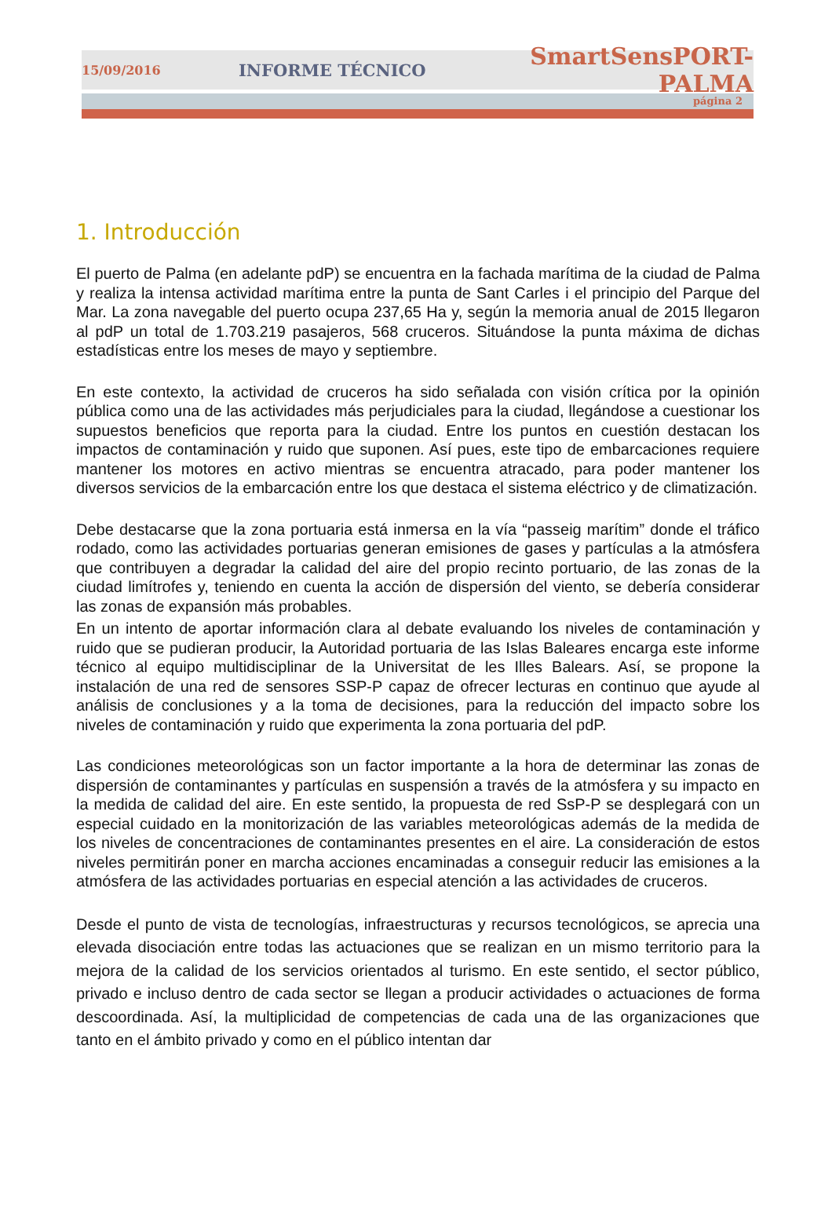15/09/2016 INFORME TÉCNICO SmartSensPORT-PALMA
página 2
1. Introducción
El puerto de Palma (en adelante pdP) se encuentra en la fachada marítima de la ciudad de Palma y realiza la intensa actividad marítima entre la punta de Sant Carles i el principio del Parque del Mar. La zona navegable del puerto ocupa 237,65 Ha y, según la memoria anual de 2015 llegaron al pdP un total de 1.703.219 pasajeros, 568 cruceros. Situándose la punta máxima de dichas estadísticas entre los meses de mayo y septiembre.
En este contexto, la actividad de cruceros ha sido señalada con visión crítica por la opinión pública como una de las actividades más perjudiciales para la ciudad, llegándose a cuestionar los supuestos beneficios que reporta para la ciudad. Entre los puntos en cuestión destacan los impactos de contaminación y ruido que suponen. Así pues, este tipo de embarcaciones requiere mantener los motores en activo mientras se encuentra atracado, para poder mantener los diversos servicios de la embarcación entre los que destaca el sistema eléctrico y de climatización.
Debe destacarse que la zona portuaria está inmersa en la vía “passeig marítim” donde el tráfico rodado, como las actividades portuarias generan emisiones de gases y partículas a la atmósfera que contribuyen a degradar la calidad del aire del propio recinto portuario, de las zonas de la ciudad limítrofes y, teniendo en cuenta la acción de dispersión del viento, se debería considerar las zonas de expansión más probables.
En un intento de aportar información clara al debate evaluando los niveles de contaminación y ruido que se pudieran producir, la Autoridad portuaria de las Islas Baleares encarga este informe técnico al equipo multidisciplinar de la Universitat de les Illes Balears. Así, se propone la instalación de una red de sensores SSP-P capaz de ofrecer lecturas en continuo que ayude al análisis de conclusiones y a la toma de decisiones, para la reducción del impacto sobre los niveles de contaminación y ruido que experimenta la zona portuaria del pdP.
Las condiciones meteorológicas son un factor importante a la hora de determinar las zonas de dispersión de contaminantes y partículas en suspensión a través de la atmósfera y su impacto en la medida de calidad del aire. En este sentido, la propuesta de red SsP-P se desplegará con un especial cuidado en la monitorización de las variables meteorológicas además de la medida de los niveles de concentraciones de contaminantes presentes en el aire. La consideración de estos niveles permitirán poner en marcha acciones encaminadas a conseguir reducir las emisiones a la atmósfera de las actividades portuarias en especial atención a las actividades de cruceros.
Desde el punto de vista de tecnologías, infraestructuras y recursos tecnológicos, se aprecia una elevada disociación entre todas las actuaciones que se realizan en un mismo territorio para la mejora de la calidad de los servicios orientados al turismo. En este sentido, el sector público, privado e incluso dentro de cada sector se llegan a producir actividades o actuaciones de forma descoordinada. Así, la multiplicidad de competencias de cada una de las organizaciones que tanto en el ámbito privado y como en el público intentan dar